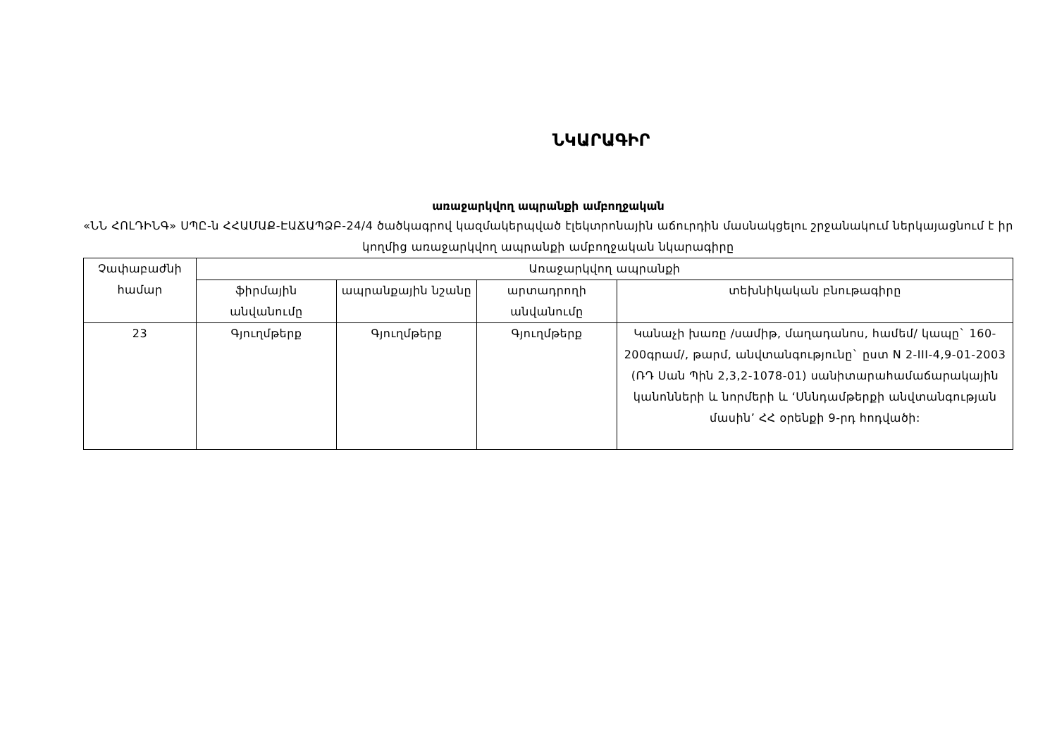ՆԿԱՐԱԳԻՐ
առաջարկվող ապրանքի ամբողջական
«ՆՆ ՀՈԼԴԻՆԳ» ՍՊԸ-ն ՀՀԱՄԱՔ-ԷԱՃԱՊՁԲ-24/4 ծածկագրով կազմակերպված էլեկտրոնային աճուրդին մասնակցելու շրջանակում ներկայացնում է իր կողմից առաջարկվող ապրանքի ամբողջական նկարագիրը
| Չափաբաժնի համար | Առաջարկվող ապրանքի | | | |
| --- | --- | --- | --- | --- |
| | ֆիրմային անվանումը | ապրանքային նշանը | արտադրողի անվանումը | տեխնիկական բնութագիրը |
| 23 | Գյուղմթերք | Գյուղմթերք | Գյուղմթերք | Կանաչի խառը /սամիթ, մաղադանոս, համեմ/ կապը` 160-200գրամ/, թարմ, անվտանգությունը` ըստ N 2-III-4,9-01-2003 (ՌԴ Սան Պին 2,3,2-1078-01) սանիտարահամաճարակային կանոնների և նորմերի և ‘Սննդամթերքի անվտանգության մասին’ ՀՀ օրենքի 9-րդ հոդվածի: |